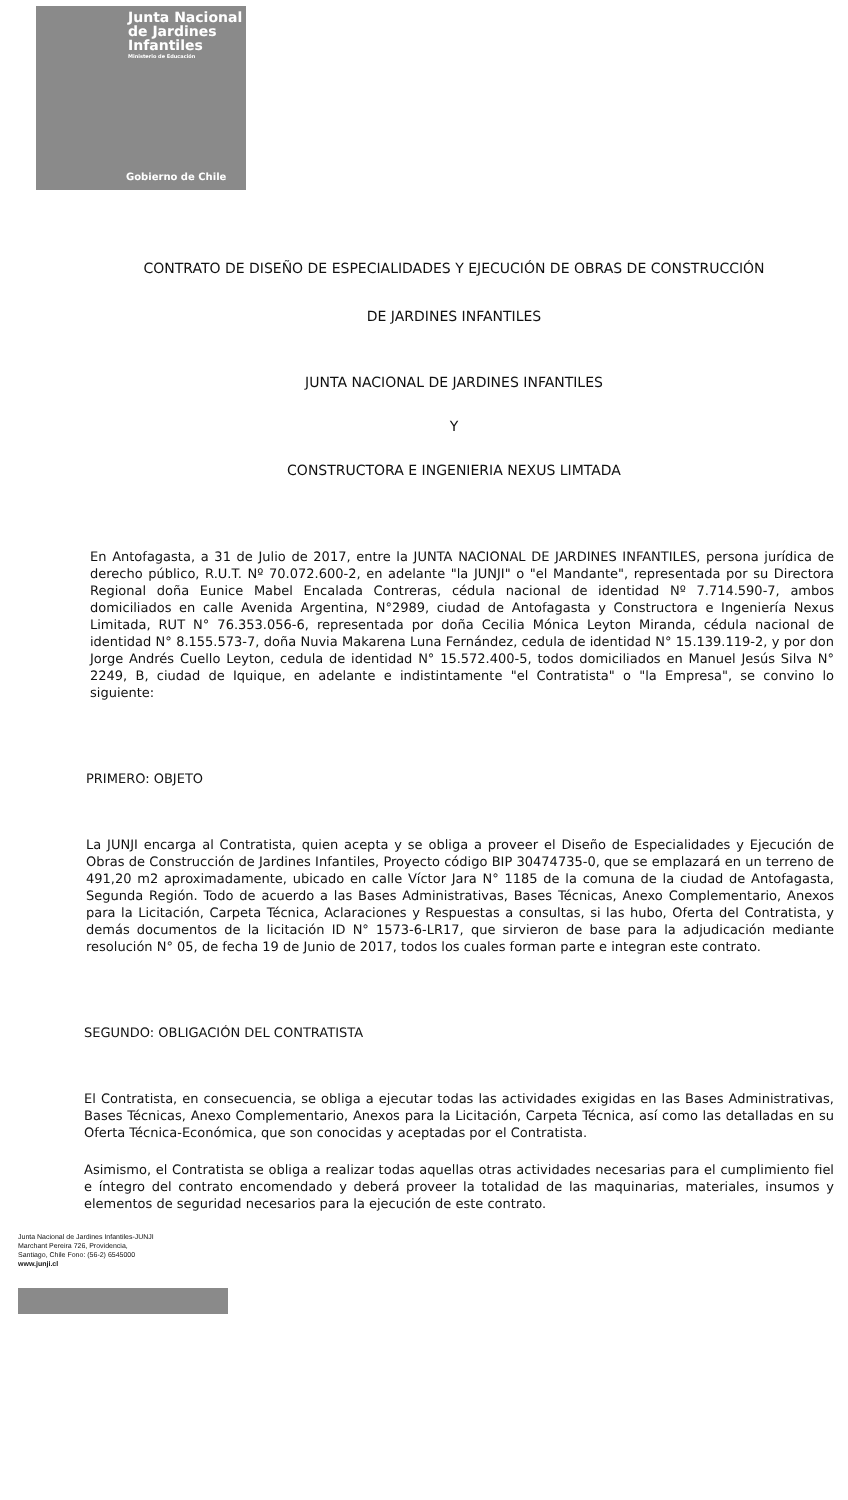Junta Nacional
de Jardines
Infantiles
Ministerio de Educación
Gobierno de Chile
CONTRATO DE DISEÑO DE ESPECIALIDADES Y EJECUCIÓN DE OBRAS DE CONSTRUCCIÓN
DE JARDINES INFANTILES
JUNTA NACIONAL DE JARDINES INFANTILES
Y
CONSTRUCTORA E INGENIERIA NEXUS LIMTADA
En Antofagasta, a 31 de Julio de 2017, entre la JUNTA NACIONAL DE JARDINES INFANTILES, persona jurídica de derecho público, R.U.T. Nº 70.072.600-2, en adelante "la JUNJI" o "el Mandante", representada por su Directora Regional doña Eunice Mabel Encalada Contreras, cédula nacional de identidad Nº 7.714.590-7, ambos domiciliados en calle Avenida Argentina, N°2989, ciudad de Antofagasta y Constructora e Ingeniería Nexus Limitada, RUT N° 76.353.056-6, representada por doña Cecilia Mónica Leyton Miranda, cédula nacional de identidad N° 8.155.573-7, doña Nuvia Makarena Luna Fernández, cedula de identidad N° 15.139.119-2, y por don Jorge Andrés Cuello Leyton, cedula de identidad N° 15.572.400-5, todos domiciliados en Manuel Jesús Silva N° 2249, B, ciudad de Iquique, en adelante e indistintamente "el Contratista" o "la Empresa", se convino lo siguiente:
PRIMERO: OBJETO
La JUNJI encarga al Contratista, quien acepta y se obliga a proveer el Diseño de Especialidades y Ejecución de Obras de Construcción de Jardines Infantiles, Proyecto código BIP 30474735-0, que se emplazará en un terreno de 491,20 m2 aproximadamente, ubicado en calle Víctor Jara N° 1185 de la comuna de la ciudad de Antofagasta, Segunda Región. Todo de acuerdo a las Bases Administrativas, Bases Técnicas, Anexo Complementario, Anexos para la Licitación, Carpeta Técnica, Aclaraciones y Respuestas a consultas, si las hubo, Oferta del Contratista, y demás documentos de la licitación ID N° 1573-6-LR17, que sirvieron de base para la adjudicación mediante resolución N° 05, de fecha 19 de Junio de 2017, todos los cuales forman parte e integran este contrato.
SEGUNDO: OBLIGACIÓN DEL CONTRATISTA
El Contratista, en consecuencia, se obliga a ejecutar todas las actividades exigidas en las Bases Administrativas, Bases Técnicas, Anexo Complementario, Anexos para la Licitación, Carpeta Técnica, así como las detalladas en su Oferta Técnica-Económica, que son conocidas y aceptadas por el Contratista.
Asimismo, el Contratista se obliga a realizar todas aquellas otras actividades necesarias para el cumplimiento fiel e íntegro del contrato encomendado y deberá proveer la totalidad de las maquinarias, materiales, insumos y elementos de seguridad necesarios para la ejecución de este contrato.
Junta Nacional de Jardines Infantiles-JUNJI
Marchant Pereira 726, Providencia,
Santiago, Chile Fono: (56-2) 6545000
www.junji.cl